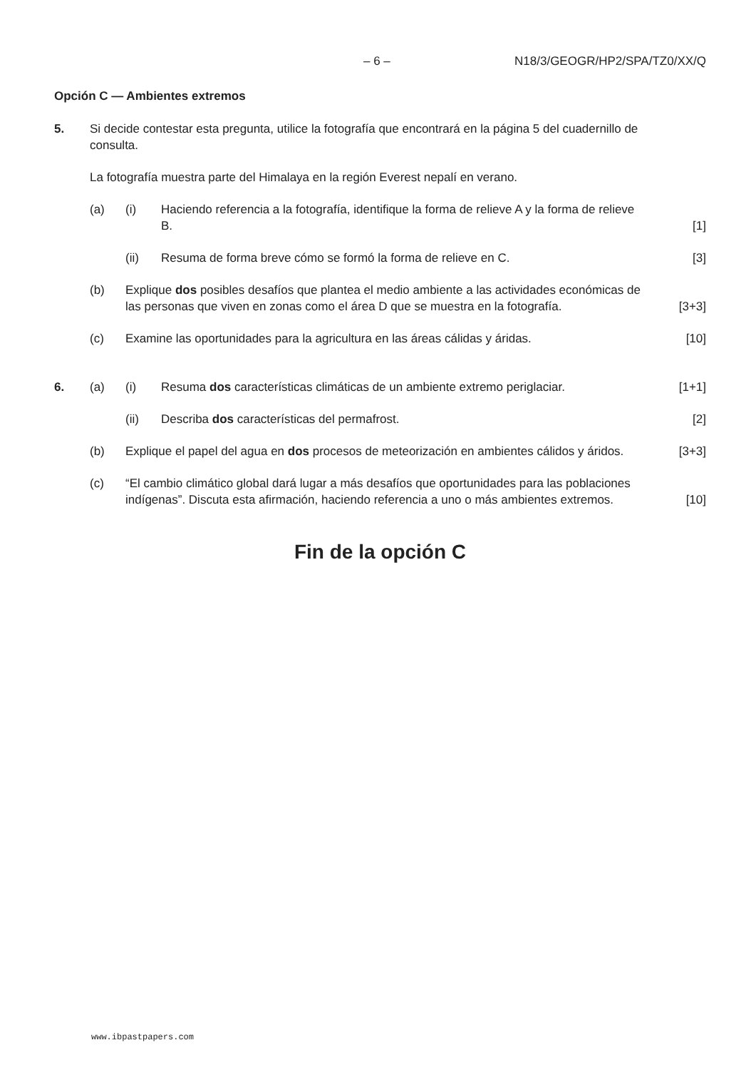– 6 – N18/3/GEOGR/HP2/SPA/TZ0/XX/Q
Opción C — Ambientes extremos
5. Si decide contestar esta pregunta, utilice la fotografía que encontrará en la página 5 del cuadernillo de consulta.
La fotografía muestra parte del Himalaya en la región Everest nepalí en verano.
(a) (i) Haciendo referencia a la fotografía, identifique la forma de relieve A y la forma de relieve B.
[1]
(ii) Resuma de forma breve cómo se formó la forma de relieve en C.
[3]
(b) Explique dos posibles desafíos que plantea el medio ambiente a las actividades económicas de las personas que viven en zonas como el área D que se muestra en la fotografía.
[3+3]
(c) Examine las oportunidades para la agricultura en las áreas cálidas y áridas.
[10]
6. (a) (i) Resuma dos características climáticas de un ambiente extremo periglaciar.
[1+1]
(ii) Describa dos características del permafrost.
[2]
(b) Explique el papel del agua en dos procesos de meteorización en ambientes cálidos y áridos.
[3+3]
(c) “El cambio climático global dará lugar a más desafíos que oportunidades para las poblaciones indígenas”. Discuta esta afirmación, haciendo referencia a uno o más ambientes extremos.
[10]
Fin de la opción C
www.ibpastpapers.com